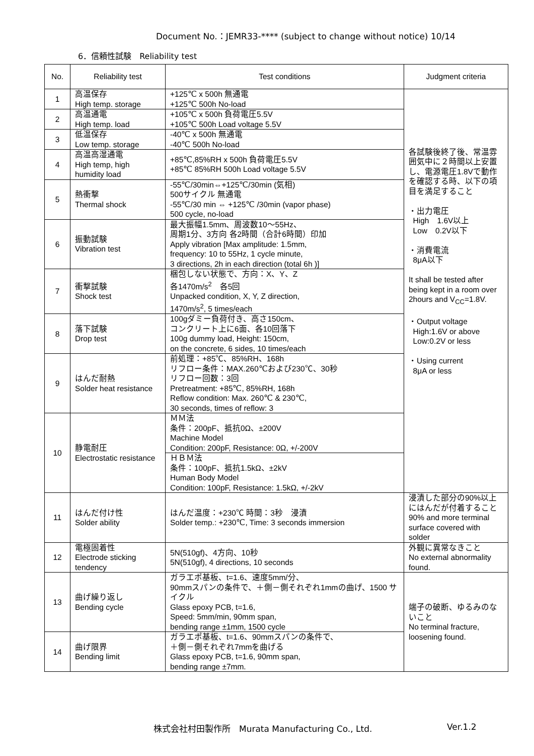Document No.：JEMR33-**** (subject to change without notice) 10/14
6．信頼性試験　Reliability test
| No. | Reliability test | Test conditions | Judgment criteria |
| --- | --- | --- | --- |
| 1 | 高温保存 High temp. storage | +125℃ x 500h 無通電 +125℃ 500h No-load | 各試験後終了後、常温雰囲気中に２時間以上安置し、電源電圧1.8Vで動作を確認する時、以下の項目を満足すること ・出力電圧 High 1.6V以上 Low 0.2V以下 ・消費電流 8μA以下 It shall be tested after being kept in a room over 2hours and V<sub>CC</sub>=1.8V. ・Output voltage High:1.6V or above Low:0.2V or less ・Using current 8μA or less |
| 2 | 高温通電 High temp. load | +105℃ x 500h 負荷電圧5.5V +105℃ 500h Load voltage 5.5V | |
| 3 | 低温保存 Low temp. storage | -40℃ x 500h 無通電 -40℃ 500h No-load | |
| 4 | 高温高湿通電 High temp, high humidity load | +85℃,85%RH x 500h 負荷電圧5.5V +85℃ 85%RH 500h Load voltage 5.5V | |
| 5 | 熱衝撃 Thermal shock | -55℃/30min⇔+125℃/30min (気相) 500サイクル 無通電 -55℃/30 min ⇔ +125℃ /30min (vapor phase) 500 cycle, no-load | |
| 6 | 振動試験 Vibration test | 最大振幅1.5mm、周波数10～55Hz、 周期1分、3方向 各2時間（合計6時間）印加 Apply vibration [Max amplitude: 1.5mm, frequency: 10 to 55Hz, 1 cycle minute, 3 directions, 2h in each direction (total 6h )] | |
| 7 | 衝撃試験 Shock test | 梱包しない状態で、方向：X、Y、Z 各1470m/s<sup>2</sup> 各5回 Unpacked condition, X, Y, Z direction, 1470m/s<sup>2</sup>, 5 times/each | |
| 8 | 落下試験 Drop test | 100gダミー負荷付き、高さ150cm、 コンクリート上に6面、各10回落下 100g dummy load, Height: 150cm, on the concrete, 6 sides, 10 times/each | |
| 9 | はんだ耐熱 Solder heat resistance | 前処理：+85℃、85%RH、168h リフロー条件：MAX.260℃および230℃、30秒 リフロー回数：3回 Pretreatment: +85℃, 85%RH, 168h Reflow condition: Max. 260℃ & 230℃, 30 seconds, times of reflow: 3 | |
| 10 | 静電耐圧 Electrostatic resistance | ＭＭ法 条件：200pF、抵抗0Ω、±200V Machine Model Condition: 200pF, Resistance: 0Ω, +/-200V | |
| | | ＨＢＭ法 条件：100pF、抵抗1.5kΩ、±2kV Human Body Model Condition: 100pF, Resistance: 1.5kΩ, +/-2kV | |
| 11 | はんだ付け性 Solder ability | はんだ温度：+230℃ 時間：3秒 浸漬 Solder temp.: +230℃, Time: 3 seconds immersion | 浸漬した部分の90%以上にはんだが付着すること 90% and more terminal surface covered with solder |
| 12 | 電極固着性 Electrode sticking tendency | 5N(510gf)、4方向、10秒 5N(510gf), 4 directions, 10 seconds | 外観に異常なきこと No external abnormality found. |
| 13 | 曲げ繰り返し Bending cycle | ガラエポ基板、t=1.6、速度5mm/分、 90mmスパンの条件で、＋側－側それぞれ1mmの曲げ、1500 サイクル Glass epoxy PCB, t=1.6, Speed: 5mm/min, 90mm span, bending range ±1mm, 1500 cycle | 端子の破断、ゆるみのないこと No terminal fracture, loosening found. |
| 14 | 曲げ限界 Bending limit | ガラエポ基板、t=1.6、90mmスパンの条件で、 ＋側－側それぞれ7mmを曲げる Glass epoxy PCB, t=1.6, 90mm span, bending range ±7mm. | |
株式会社村田製作所　Murata Manufacturing Co., Ltd.
Ver.1.2